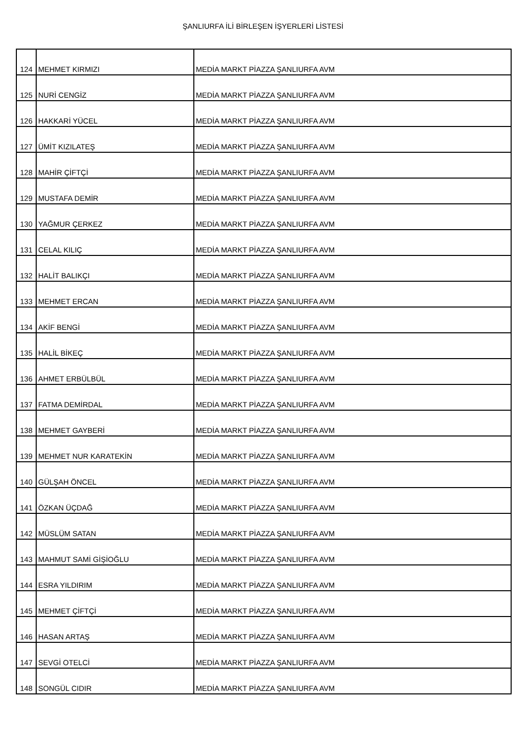ŞANLIURFA İLİ BİRLEŞEN İŞYERLERİ LİSTESİ
| 124 | MEHMET KIRMIZI | MEDİA MARKT PİAZZA ŞANLIURFA AVM |
| 125 | NURİ CENGİZ | MEDİA MARKT PİAZZA ŞANLIURFA AVM |
| 126 | HAKKARİ YÜCEL | MEDİA MARKT PİAZZA ŞANLIURFA AVM |
| 127 | ÜMİT KIZILATEŞ | MEDİA MARKT PİAZZA ŞANLIURFA AVM |
| 128 | MAHİR ÇİFTÇİ | MEDİA MARKT PİAZZA ŞANLIURFA AVM |
| 129 | MUSTAFA DEMİR | MEDİA MARKT PİAZZA ŞANLIURFA AVM |
| 130 | YAĞMUR ÇERKEZ | MEDİA MARKT PİAZZA ŞANLIURFA AVM |
| 131 | CELAL KILIÇ | MEDİA MARKT PİAZZA ŞANLIURFA AVM |
| 132 | HALİT BALIKÇI | MEDİA MARKT PİAZZA ŞANLIURFA AVM |
| 133 | MEHMET ERCAN | MEDİA MARKT PİAZZA ŞANLIURFA AVM |
| 134 | AKİF BENGİ | MEDİA MARKT PİAZZA ŞANLIURFA AVM |
| 135 | HALİL BİKEÇ | MEDİA MARKT PİAZZA ŞANLIURFA AVM |
| 136 | AHMET ERBÜLBÜL | MEDİA MARKT PİAZZA ŞANLIURFA AVM |
| 137 | FATMA DEMİRDAL | MEDİA MARKT PİAZZA ŞANLIURFA AVM |
| 138 | MEHMET GAYBERİ | MEDİA MARKT PİAZZA ŞANLIURFA AVM |
| 139 | MEHMET NUR KARATEKİN | MEDİA MARKT PİAZZA ŞANLIURFA AVM |
| 140 | GÜLŞAH ÖNCEL | MEDİA MARKT PİAZZA ŞANLIURFA AVM |
| 141 | ÖZKAN ÜÇDAĞ | MEDİA MARKT PİAZZA ŞANLIURFA AVM |
| 142 | MÜSLÜM SATAN | MEDİA MARKT PİAZZA ŞANLIURFA AVM |
| 143 | MAHMUT SAMİ GİŞİOĞLU | MEDİA MARKT PİAZZA ŞANLIURFA AVM |
| 144 | ESRA YILDIRIM | MEDİA MARKT PİAZZA ŞANLIURFA AVM |
| 145 | MEHMET ÇİFTÇİ | MEDİA MARKT PİAZZA ŞANLIURFA AVM |
| 146 | HASAN ARTAŞ | MEDİA MARKT PİAZZA ŞANLIURFA AVM |
| 147 | SEVGİ OTELCİ | MEDİA MARKT PİAZZA ŞANLIURFA AVM |
| 148 | SONGÜL CIDIR | MEDİA MARKT PİAZZA ŞANLIURFA AVM |